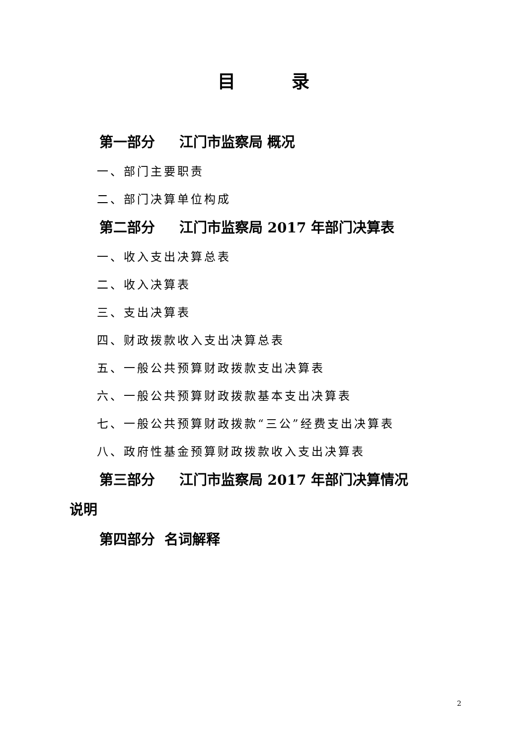目 录
第一部分 江门市监察局 概况
一、部门主要职责
二、部门决算单位构成
第二部分 江门市监察局 2017 年部门决算表
一、收入支出决算总表
二、收入决算表
三、支出决算表
四、财政拨款收入支出决算总表
五、一般公共预算财政拨款支出决算表
六、一般公共预算财政拨款基本支出决算表
七、一般公共预算财政拨款“三公”经费支出决算表
八、政府性基金预算财政拨款收入支出决算表
第三部分 江门市监察局 2017 年部门决算情况
说明
第四部分 名词解释
2